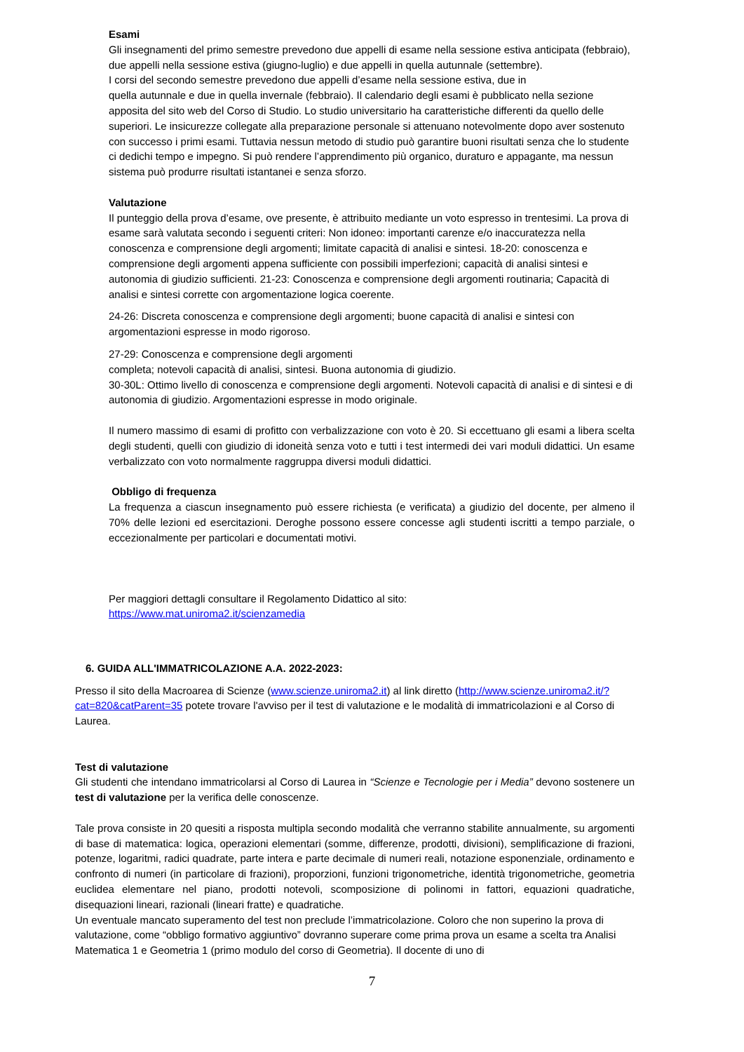Esami
Gli insegnamenti del primo semestre prevedono due appelli di esame nella sessione estiva anticipata (febbraio), due appelli nella sessione estiva (giugno-luglio) e due appelli in quella autunnale (settembre).
I corsi del secondo semestre prevedono due appelli d’esame nella sessione estiva, due in
quella autunnale e due in quella invernale (febbraio). Il calendario degli esami è pubblicato nella sezione apposita del sito web del Corso di Studio. Lo studio universitario ha caratteristiche differenti da quello delle superiori. Le insicurezze collegate alla preparazione personale si attenuano notevolmente dopo aver sostenuto con successo i primi esami. Tuttavia nessun metodo di studio può garantire buoni risultati senza che lo studente ci dedichi tempo e impegno. Si può rendere l’apprendimento più organico, duraturo e appagante, ma nessun sistema può produrre risultati istantanei e senza sforzo.
Valutazione
Il punteggio della prova d’esame, ove presente, è attribuito mediante un voto espresso in trentesimi. La prova di esame sarà valutata secondo i seguenti criteri: Non idoneo: importanti carenze e/o inaccuratezza nella conoscenza e comprensione degli argomenti; limitate capacità di analisi e sintesi. 18-20: conoscenza e comprensione degli argomenti appena sufficiente con possibili imperfezioni; capacità di analisi sintesi e autonomia di giudizio sufficienti. 21-23: Conoscenza e comprensione degli argomenti routinaria; Capacità di analisi e sintesi corrette con argomentazione logica coerente.
24-26: Discreta conoscenza e comprensione degli argomenti; buone capacità di analisi e sintesi con argomentazioni espresse in modo rigoroso.
27-29: Conoscenza e comprensione degli argomenti
completa; notevoli capacità di analisi, sintesi. Buona autonomia di giudizio.
30-30L: Ottimo livello di conoscenza e comprensione degli argomenti. Notevoli capacità di analisi e di sintesi e di autonomia di giudizio. Argomentazioni espresse in modo originale.
Il numero massimo di esami di profitto con verbalizzazione con voto è 20. Si eccettuano gli esami a libera scelta degli studenti, quelli con giudizio di idoneità senza voto e tutti i test intermedi dei vari moduli didattici. Un esame verbalizzato con voto normalmente raggruppa diversi moduli didattici.
Obbligo di frequenza
La frequenza a ciascun insegnamento può essere richiesta (e verificata) a giudizio del docente, per almeno il 70% delle lezioni ed esercitazioni. Deroghe possono essere concesse agli studenti iscritti a tempo parziale, o eccezionalmente per particolari e documentati motivi.
Per maggiori dettagli consultare il Regolamento Didattico al sito:
https://www.mat.uniroma2.it/scienzamedia
6. GUIDA ALL'IMMATRICOLAZIONE A.A. 2022-2023:
Presso il sito della Macroarea di Scienze (www.scienze.uniroma2.it) al link diretto (http://www.scienze.uniroma2.it/?cat=820&catParent=35 potete trovare l'avviso per il test di valutazione e le modalità di immatricolazioni e al Corso di Laurea.
Test di valutazione
Gli studenti che intendano immatricolarsi al Corso di Laurea in “Scienze e Tecnologie per i Media” devono sostenere un test di valutazione per la verifica delle conoscenze.
Tale prova consiste in 20 quesiti a risposta multipla secondo modalità che verranno stabilite annualmente, su argomenti di base di matematica: logica, operazioni elementari (somme, differenze, prodotti, divisioni), semplificazione di frazioni, potenze, logaritmi, radici quadrate, parte intera e parte decimale di numeri reali, notazione esponenziale, ordinamento e confronto di numeri (in particolare di frazioni), proporzioni, funzioni trigonometriche, identità trigonometriche, geometria euclidea elementare nel piano, prodotti notevoli, scomposizione di polinomi in fattori, equazioni quadratiche, disequazioni lineari, razionali (lineari fratte) e quadratiche.
Un eventuale mancato superamento del test non preclude l’immatricolazione. Coloro che non superino la prova di valutazione, come “obbligo formativo aggiuntivo” dovranno superare come prima prova un esame a scelta tra Analisi Matematica 1 e Geometria 1 (primo modulo del corso di Geometria). Il docente di uno di
7